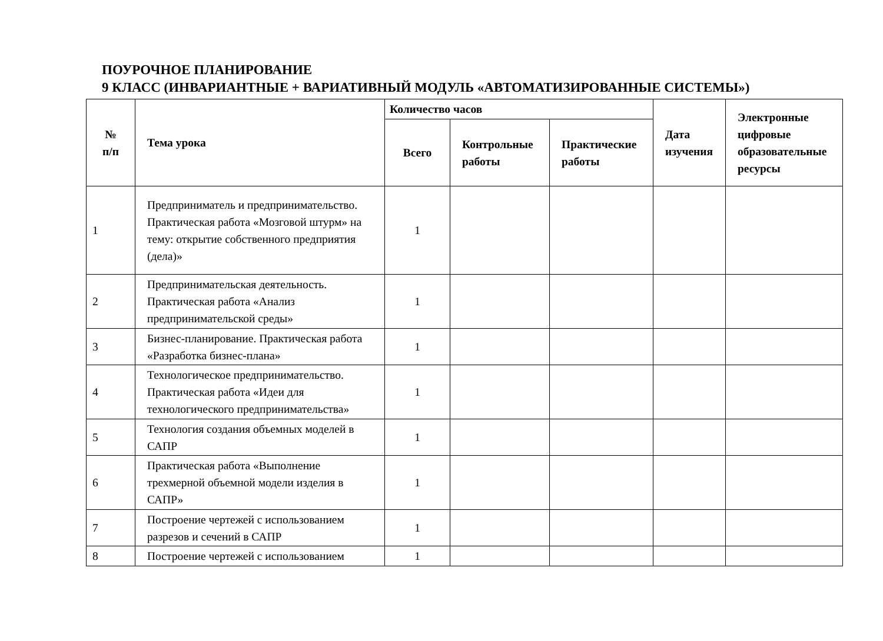ПОУРОЧНОЕ ПЛАНИРОВАНИЕ
9 КЛАСС (ИНВАРИАНТНЫЕ + ВАРИАТИВНЫЙ МОДУЛЬ «АВТОМАТИЗИРОВАННЫЕ СИСТЕМЫ»)
| № п/п | Тема урока | Количество часов | | | Дата изучения | Электронные цифровые образовательные ресурсы |
| --- | --- | --- | --- | --- | --- | --- |
| | | Всего | Контрольные работы | Практические работы | | |
| 1 | Предприниматель и предпринимательство. Практическая работа «Мозговой штурм» на тему: открытие собственного предприятия (дела)» | 1 | | | | |
| 2 | Предпринимательская деятельность. Практическая работа «Анализ предпринимательской среды» | 1 | | | | |
| 3 | Бизнес-планирование. Практическая работа «Разработка бизнес-плана» | 1 | | | | |
| 4 | Технологическое предпринимательство. Практическая работа «Идеи для технологического предпринимательства» | 1 | | | | |
| 5 | Технология создания объемных моделей в САПР | 1 | | | | |
| 6 | Практическая работа «Выполнение трехмерной объемной модели изделия в САПР» | 1 | | | | |
| 7 | Построение чертежей с использованием разрезов и сечений в САПР | 1 | | | | |
| 8 | Построение чертежей с использованием | 1 | | | | |